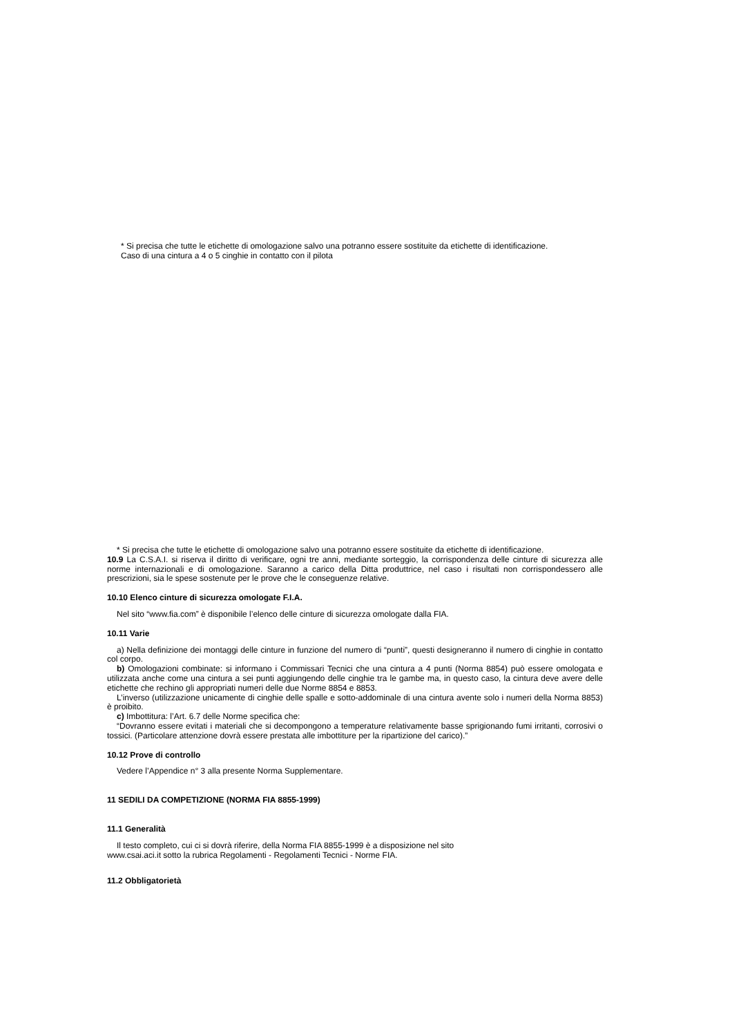* Si precisa che tutte le etichette di omologazione salvo una potranno essere sostituite da etichette di identificazione.
Caso di una cintura a 4 o 5 cinghie in contatto con il pilota
* Si precisa che tutte le etichette di omologazione salvo una potranno essere sostituite da etichette di identificazione.
10.9 La C.S.A.I. si riserva il diritto di verificare, ogni tre anni, mediante sorteggio, la corrispondenza delle cinture di sicurezza alle norme internazionali e di omologazione. Saranno a carico della Ditta produttrice, nel caso i risultati non corrispondessero alle prescrizioni, sia le spese sostenute per le prove che le conseguenze relative.
10.10 Elenco cinture di sicurezza omologate F.I.A.
Nel sito “www.fia.com” è disponibile l’elenco delle cinture di sicurezza omologate dalla FIA.
10.11 Varie
a) Nella definizione dei montaggi delle cinture in funzione del numero di “punti”, questi designeranno il numero di cinghie in contatto col corpo.
b) Omologazioni combinate: si informano i Commissari Tecnici che una cintura a 4 punti (Norma 8854) può essere omologata e utilizzata anche come una cintura a sei punti aggiungendo delle cinghie tra le gambe ma, in questo caso, la cintura deve avere delle etichette che rechino gli appropriati numeri delle due Norme 8854 e 8853.
L’inverso (utilizzazione unicamente di cinghie delle spalle e sotto-addominale di una cintura avente solo i numeri della Norma 8853) è proibito.
c) Imbottitura: l’Art. 6.7 delle Norme specifica che:
“Dovranno essere evitati i materiali che si decompongono a temperature relativamente basse sprigionando fumi irritanti, corrosivi o tossici. (Particolare attenzione dovrà essere prestata alle imbottiture per la ripartizione del carico).”
10.12 Prove di controllo
Vedere l’Appendice n° 3 alla presente Norma Supplementare.
11 SEDILI DA COMPETIZIONE (NORMA FIA 8855-1999)
11.1 Generalità
Il testo completo, cui ci si dovrà riferire, della Norma FIA 8855-1999 è a disposizione nel sito
www.csai.aci.it sotto la rubrica Regolamenti - Regolamenti Tecnici - Norme FIA.
11.2 Obbligatorietà